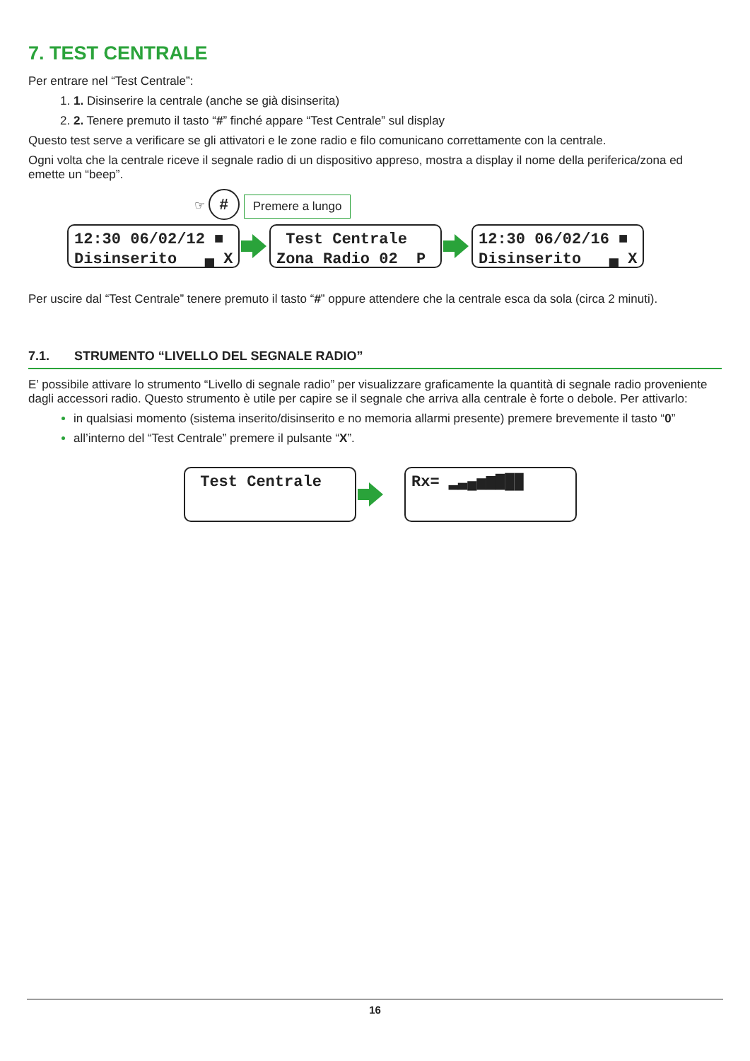7. TEST CENTRALE
Per entrare nel “Test Centrale”:
1. Disinserire la centrale (anche se già disinserita)
2. Tenere premuto il tasto “#” finché appare “Test Centrale” sul display
Questo test serve a verificare se gli attivatori e le zone radio e filo comunicano correttamente con la centrale.
Ogni volta che la centrale riceve il segnale radio di un dispositivo appreso, mostra a display il nome della periferica/zona ed emette un “beep”.
☞ # Premere a lungo
12:30 06/02/12 ■ Disinserito ▄ X Test Centrale Zona Radio 02 P 12:30 06/02/16 ■ Disinserito ▄ X
Per uscire dal “Test Centrale” tenere premuto il tasto “#” oppure attendere che la centrale esca da sola (circa 2 minuti).
7.1. STRUMENTO “LIVELLO DEL SEGNALE RADIO”
E’ possibile attivare lo strumento “Livello di segnale radio” per visualizzare graficamente la quantità di segnale radio proveniente dagli accessori radio. Questo strumento è utile per capire se il segnale che arriva alla centrale è forte o debole. Per attivarlo:
in qualsiasi momento (sistema inserito/disinserito e no memoria allarmi presente) premere brevemente il tasto “0”
all’interno del “Test Centrale” premere il pulsante “X”.
Test Centrale Rx= ▂▃▄▅▆▇██
16